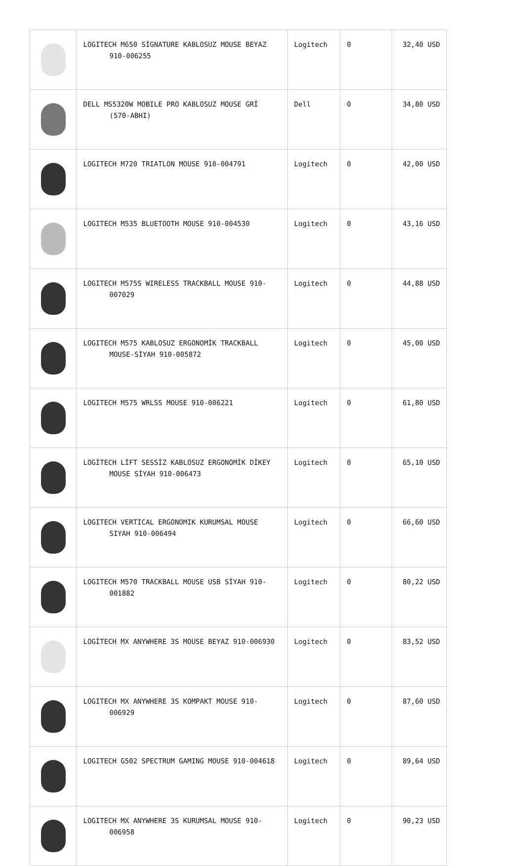| | LOGITECH M650 SİGNATURE KABLOSUZ MOUSE BEYAZ 910-006255 | Logitech | 0 | 32,40 USD |
| | DELL MS5320W MOBILE PRO KABLOSUZ MOUSE GRİ (570-ABHI) | Dell | 0 | 34,80 USD |
| | LOGITECH M720 TRIATLON MOUSE 910-004791 | Logitech | 0 | 42,00 USD |
| | LOGITECH M535 BLUETOOTH MOUSE 910-004530 | Logitech | 0 | 43,16 USD |
| | LOGITECH M575S WIRELESS TRACKBALL MOUSE 910-007029 | Logitech | 0 | 44,88 USD |
| | LOGITECH M575 KABLOSUZ ERGONOMİK TRACKBALL MOUSE-SİYAH 910-005872 | Logitech | 0 | 45,00 USD |
| | LOGITECH M575 WRLSS MOUSE 910-006221 | Logitech | 0 | 61,80 USD |
| | LOGİTECH LİFT SESSİZ KABLOSUZ ERGONOMİK DİKEY MOUSE SİYAH 910-006473 | Logitech | 0 | 65,10 USD |
| | LOGITECH VERTICAL ERGONOMIK KURUMSAL MOUSE SIYAH 910-006494 | Logitech | 0 | 66,60 USD |
| | LOGITECH M570 TRACKBALL MOUSE USB SİYAH 910-001882 | Logitech | 0 | 80,22 USD |
| | LOGİTECH MX ANYWHERE 3S MOUSE BEYAZ 910-006930 | Logitech | 0 | 83,52 USD |
| | LOGITECH MX ANYWHERE 3S KOMPAKT MOUSE 910-006929 | Logitech | 0 | 87,60 USD |
| | LOGITECH G502 SPECTRUM GAMING MOUSE 910-004618 | Logitech | 0 | 89,64 USD |
| | LOGITECH MX ANYWHERE 3S KURUMSAL MOUSE 910-006958 | Logitech | 0 | 90,23 USD |